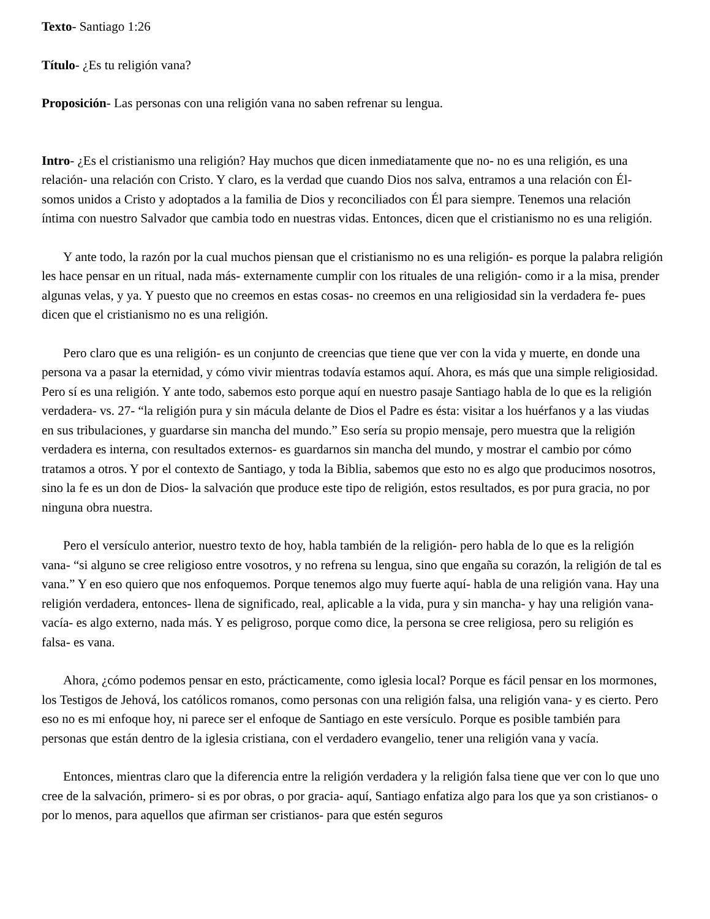Texto- Santiago 1:26
Título- ¿Es tu religión vana?
Proposición- Las personas con una religión vana no saben refrenar su lengua.
Intro- ¿Es el cristianismo una religión? Hay muchos que dicen inmediatamente que no- no es una religión, es una relación- una relación con Cristo. Y claro, es la verdad que cuando Dios nos salva, entramos a una relación con Él- somos unidos a Cristo y adoptados a la familia de Dios y reconciliados con Él para siempre. Tenemos una relación íntima con nuestro Salvador que cambia todo en nuestras vidas. Entonces, dicen que el cristianismo no es una religión.
Y ante todo, la razón por la cual muchos piensan que el cristianismo no es una religión- es porque la palabra religión les hace pensar en un ritual, nada más- externamente cumplir con los rituales de una religión- como ir a la misa, prender algunas velas, y ya. Y puesto que no creemos en estas cosas- no creemos en una religiosidad sin la verdadera fe- pues dicen que el cristianismo no es una religión.
Pero claro que es una religión- es un conjunto de creencias que tiene que ver con la vida y muerte, en donde una persona va a pasar la eternidad, y cómo vivir mientras todavía estamos aquí. Ahora, es más que una simple religiosidad. Pero sí es una religión. Y ante todo, sabemos esto porque aquí en nuestro pasaje Santiago habla de lo que es la religión verdadera- vs. 27- “la religión pura y sin mácula delante de Dios el Padre es ésta: visitar a los huérfanos y a las viudas en sus tribulaciones, y guardarse sin mancha del mundo.” Eso sería su propio mensaje, pero muestra que la religión verdadera es interna, con resultados externos- es guardarnos sin mancha del mundo, y mostrar el cambio por cómo tratamos a otros. Y por el contexto de Santiago, y toda la Biblia, sabemos que esto no es algo que producimos nosotros, sino la fe es un don de Dios- la salvación que produce este tipo de religión, estos resultados, es por pura gracia, no por ninguna obra nuestra.
Pero el versículo anterior, nuestro texto de hoy, habla también de la religión- pero habla de lo que es la religión vana- “si alguno se cree religioso entre vosotros, y no refrena su lengua, sino que engaña su corazón, la religión de tal es vana.” Y en eso quiero que nos enfoquemos. Porque tenemos algo muy fuerte aquí- habla de una religión vana. Hay una religión verdadera, entonces- llena de significado, real, aplicable a la vida, pura y sin mancha- y hay una religión vana- vacía- es algo externo, nada más. Y es peligroso, porque como dice, la persona se cree religiosa, pero su religión es falsa- es vana.
Ahora, ¿cómo podemos pensar en esto, prácticamente, como iglesia local? Porque es fácil pensar en los mormones, los Testigos de Jehová, los católicos romanos, como personas con una religión falsa, una religión vana- y es cierto. Pero eso no es mi enfoque hoy, ni parece ser el enfoque de Santiago en este versículo. Porque es posible también para personas que están dentro de la iglesia cristiana, con el verdadero evangelio, tener una religión vana y vacía.
Entonces, mientras claro que la diferencia entre la religión verdadera y la religión falsa tiene que ver con lo que uno cree de la salvación, primero- si es por obras, o por gracia- aquí, Santiago enfatiza algo para los que ya son cristianos- o por lo menos, para aquellos que afirman ser cristianos- para que estén seguros